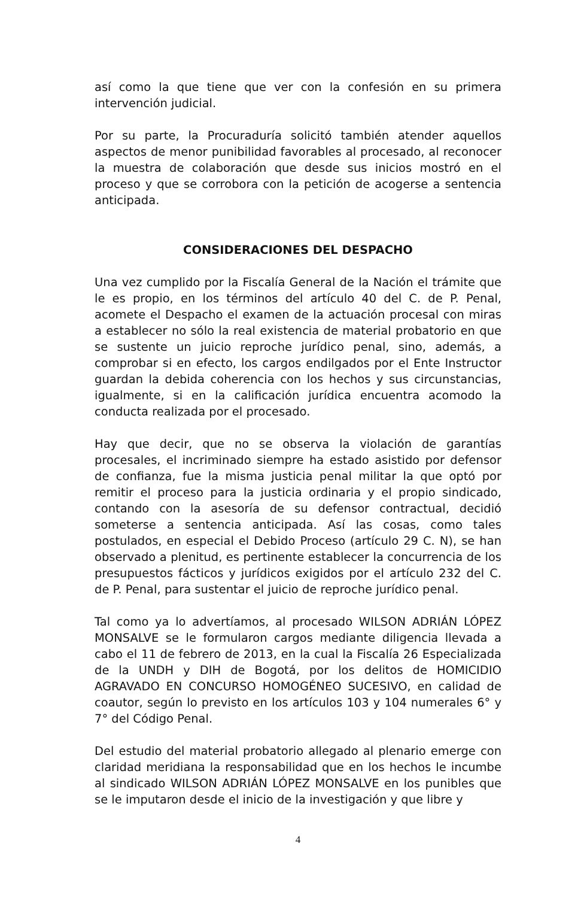así como la que tiene que ver con la confesión en su primera intervención judicial.
Por su parte, la Procuraduría solicitó también atender aquellos aspectos de menor punibilidad favorables al procesado, al reconocer la muestra de colaboración que desde sus inicios mostró en el proceso y que se corrobora con la petición de acogerse a sentencia anticipada.
CONSIDERACIONES DEL DESPACHO
Una vez cumplido por la Fiscalía General de la Nación el trámite que le es propio, en los términos del artículo 40 del C. de P. Penal, acomete el Despacho el examen de la actuación procesal con miras a establecer no sólo la real existencia de material probatorio en que se sustente un juicio reproche jurídico penal, sino, además, a comprobar si en efecto, los cargos endilgados por el Ente Instructor guardan la debida coherencia con los hechos y sus circunstancias, igualmente, si en la calificación jurídica encuentra acomodo la conducta realizada por el procesado.
Hay que decir, que no se observa la violación de garantías procesales, el incriminado siempre ha estado asistido por defensor de confianza, fue la misma justicia penal militar la que optó por remitir el proceso para la justicia ordinaria y el propio sindicado, contando con la asesoría de su defensor contractual, decidió someterse a sentencia anticipada. Así las cosas, como tales postulados, en especial el Debido Proceso (artículo 29 C. N), se han observado a plenitud, es pertinente establecer la concurrencia de los presupuestos fácticos y jurídicos exigidos por el artículo 232 del C. de P. Penal, para sustentar el juicio de reproche jurídico penal.
Tal como ya lo advertíamos, al procesado WILSON ADRIÁN LÓPEZ MONSALVE se le formularon cargos mediante diligencia llevada a cabo el 11 de febrero de 2013, en la cual la Fiscalía 26 Especializada de la UNDH y DIH de Bogotá, por los delitos de HOMICIDIO AGRAVADO EN CONCURSO HOMOGÉNEO SUCESIVO, en calidad de coautor, según lo previsto en los artículos 103 y 104 numerales 6° y 7° del Código Penal.
Del estudio del material probatorio allegado al plenario emerge con claridad meridiana la responsabilidad que en los hechos le incumbe al sindicado WILSON ADRIÁN LÓPEZ MONSALVE en los punibles que se le imputaron desde el inicio de la investigación y que libre y
4